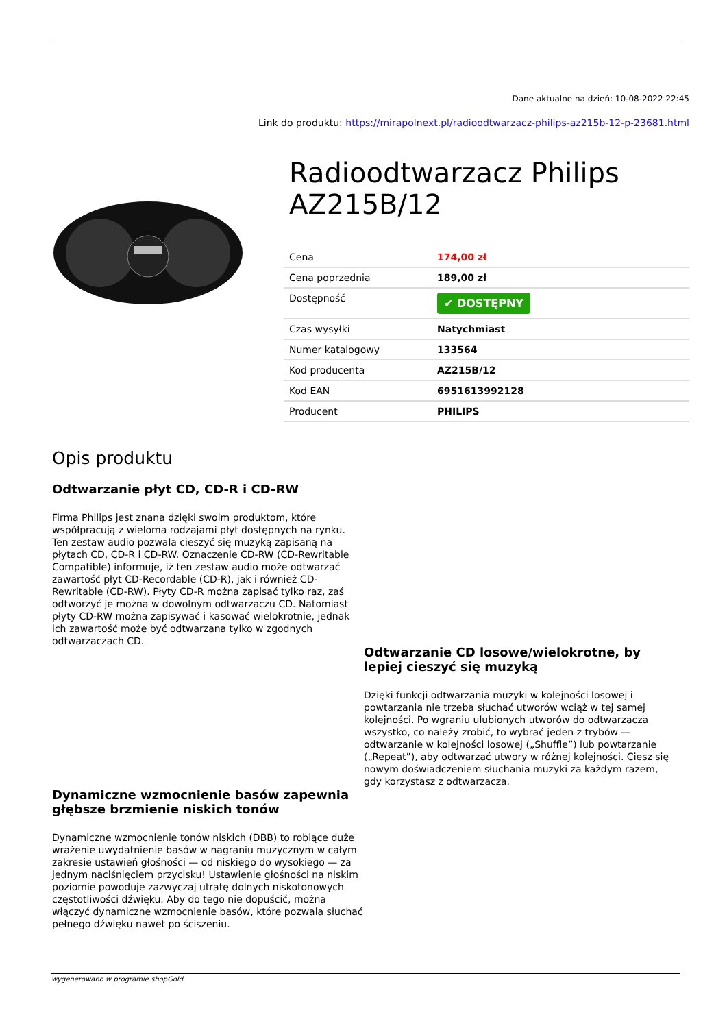Dane aktualne na dzień: 10-08-2022 22:45
Link do produktu: https://mirapolnext.pl/radioodtwarzacz-philips-az215b-12-p-23681.html
Radioodtwarzacz Philips AZ215B/12
| Cena | 174,00 zł |
| Cena poprzednia | 189,00 zł |
| Dostępność | ✔ DOSTĘPNY |
| Czas wysyłki | Natychmiast |
| Numer katalogowy | 133564 |
| Kod producenta | AZ215B/12 |
| Kod EAN | 6951613992128 |
| Producent | PHILIPS |
Opis produktu
Odtwarzanie płyt CD, CD-R i CD-RW
Firma Philips jest znana dzięki swoim produktom, które współpracują z wieloma rodzajami płyt dostępnych na rynku. Ten zestaw audio pozwala cieszyć się muzyką zapisaną na płytach CD, CD-R i CD-RW. Oznaczenie CD-RW (CD-Rewritable Compatible) informuje, iż ten zestaw audio może odtwarzać zawartość płyt CD-Recordable (CD-R), jak i również CD-Rewritable (CD-RW). Płyty CD-R można zapisać tylko raz, zaś odtworzyć je można w dowolnym odtwarzaczu CD. Natomiast płyty CD-RW można zapisywać i kasować wielokrotnie, jednak ich zawartość może być odtwarzana tylko w zgodnych odtwarzaczach CD.
Dynamiczne wzmocnienie basów zapewnia głębsze brzmienie niskich tonów
Dynamiczne wzmocnienie tonów niskich (DBB) to robiące duże wrażenie uwydatnienie basów w nagraniu muzycznym w całym zakresie ustawień głośności — od niskiego do wysokiego — za jednym naciśnięciem przycisku! Ustawienie głośności na niskim poziomie powoduje zazwyczaj utratę dolnych niskotonowych częstotliwości dźwięku. Aby do tego nie dopuścić, można włączyć dynamiczne wzmocnienie basów, które pozwala słuchać pełnego dźwięku nawet po ściszeniu.
Odtwarzanie CD losowe/wielokrotne, by lepiej cieszyć się muzyką
Dzięki funkcji odtwarzania muzyki w kolejności losowej i powtarzania nie trzeba słuchać utworów wciąż w tej samej kolejności. Po wgraniu ulubionych utworów do odtwarzacza wszystko, co należy zrobić, to wybrać jeden z trybów — odtwarzanie w kolejności losowej („Shuffle”) lub powtarzanie („Repeat”), aby odtwarzać utwory w różnej kolejności. Ciesz się nowym doświadczeniem słuchania muzyki za każdym razem, gdy korzystasz z odtwarzacza.
wygenerowano w programie shopGold